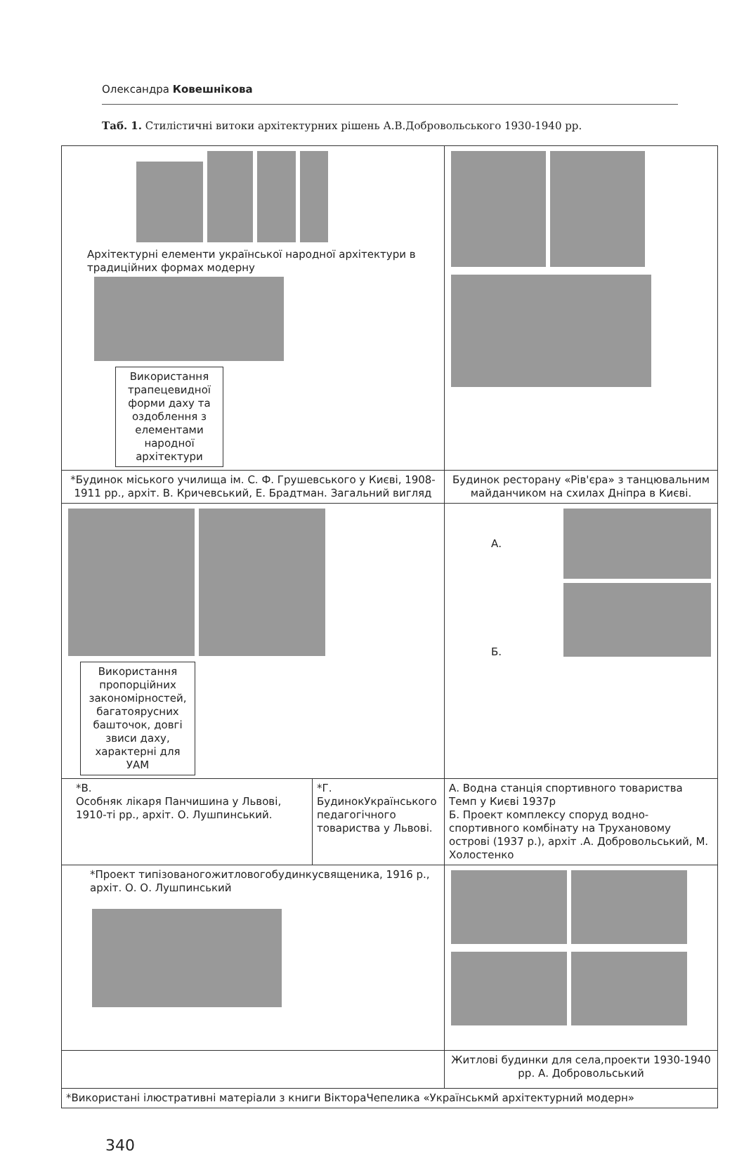Олександра Ковешнікова
Таб. 1. Стилістичні витоки архітектурних рішень А.В.Добровольського 1930-1940 рр.
| Архітектурні елементи української народної архітектури в традиційних формах модерну Використання трапецевидної форми даху та оздоблення з елементами народної архітектури | | |
| *Будинок міського училища ім. С. Ф. Грушевського у Києві, 1908-1911 рр., архіт. В. Кричевський, Е. Брадтман. Загальний вигляд | | Будинок ресторану «Рів'єра» з танцювальним майданчиком на схилах Дніпра в Києві. |
| Використання пропорційних закономірностей, багатоярусних башточок, довгі звиси даху, характерні для УАМ | | А. Б. |
| *В. Особняк лікаря Панчишина у Львові, 1910-ті рр., архіт. О. Лушпинський. | *Г. БудинокУкраїнського педагогічного товариства у Львові. | А. Водна станція спортивного товариства Темп у Києві 1937р Б. Проект комплексу споруд водно-спортивного комбінату на Трухановому острові (1937 р.), архіт .А. Добровольський, М. Холостенко |
| *Проект типізованогожитловогобудинкусвященика, 1916 р., архіт. О. О. Лушпинський | | |
| | | Житлові будинки для села,проекти 1930-1940 рр. А. Добровольський |
| *Використані ілюстративні матеріали з книги ВіктораЧепелика «Українськмй архітектурний модерн» | | |
340